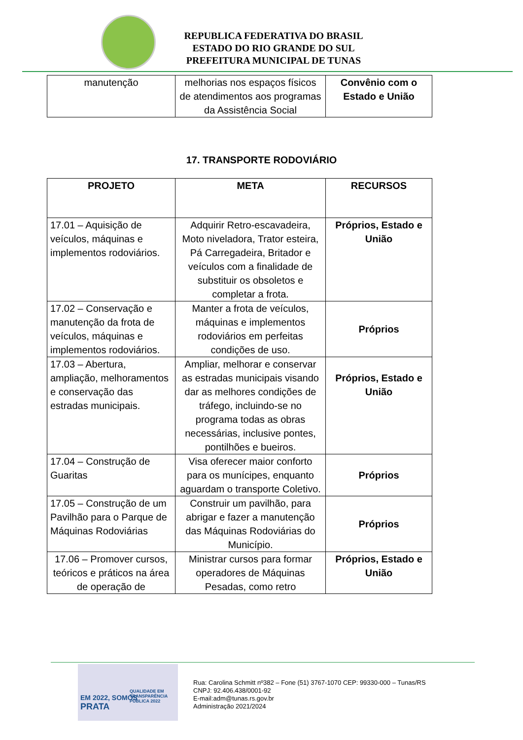REPUBLICA FEDERATIVA DO BRASIL
ESTADO DO RIO GRANDE DO SUL
PREFEITURA MUNICIPAL DE TUNAS
| manutenção | melhorias nos espaços físicos de atendimentos aos programas da Assistência Social | Convênio com o Estado e União |
17. TRANSPORTE RODOVIÁRIO
| PROJETO | META | RECURSOS |
| --- | --- | --- |
| 17.01 – Aquisição de veículos, máquinas e implementos rodoviários. | Adquirir Retro-escavadeira, Moto niveladora, Trator esteira, Pá Carregadeira, Britador e veículos com a finalidade de substituir os obsoletos e completar a frota. | Próprios, Estado e União |
| 17.02 – Conservação e manutenção da frota de veículos, máquinas e implementos rodoviários. | Manter a frota de veículos, máquinas e implementos rodoviários em perfeitas condições de uso. | Próprios |
| 17.03 – Abertura, ampliação, melhoramentos e conservação das estradas municipais. | Ampliar, melhorar e conservar as estradas municipais visando dar as melhores condições de tráfego, incluindo-se no programa todas as obras necessárias, inclusive pontes, pontilhões e bueiros. | Próprios, Estado e União |
| 17.04 – Construção de Guaritas | Visa oferecer maior conforto para os munícipes, enquanto aguardam o transporte Coletivo. | Próprios |
| 17.05 – Construção de um Pavilhão para o Parque de Máquinas Rodoviárias | Construir um pavilhão, para abrigar e fazer a manutenção das Máquinas Rodoviárias do Município. | Próprios |
| 17.06 – Promover cursos, teóricos e práticos na área de operação de | Ministrar cursos para formar operadores de Máquinas Pesadas, como retro | Próprios, Estado e União |
EM 2022, SOMOS
PRATA
QUALIDADE EM
TRANSPARÊNCIA
PÚBLICA 2022
Rua: Carolina Schmitt nº382 – Fone (51) 3767-1070 CEP: 99330-000 – Tunas/RS
CNPJ: 92.406.438/0001-92
E-mail:adm@tunas.rs.gov.br
Administração 2021/2024